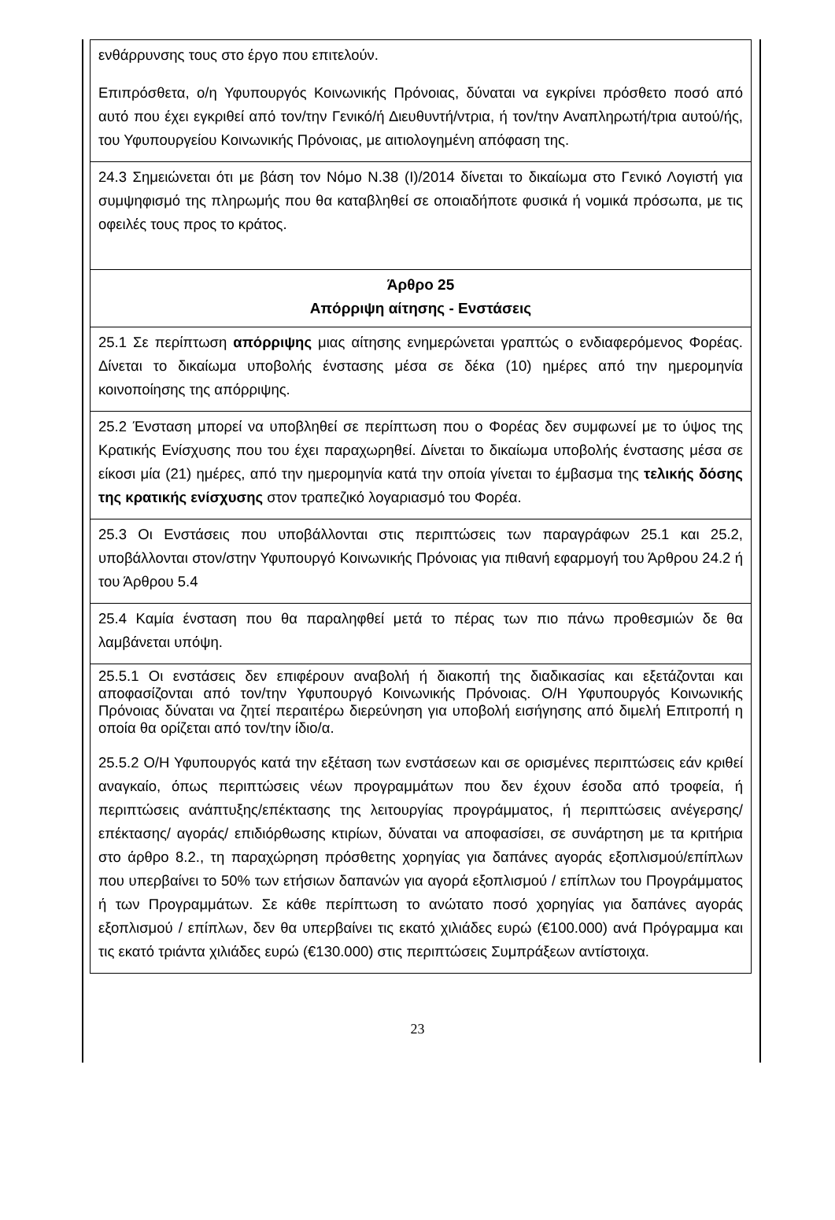| ενθάρρυνσης τους στο έργο που επιτελούν. Επιπρόσθετα, ο/η Υφυπουργός Κοινωνικής Πρόνοιας, δύναται να εγκρίνει πρόσθετο ποσό από αυτό που έχει εγκριθεί από τον/την Γενικό/ή Διευθυντή/ντρια, ή τον/την Αναπληρωτή/τρια αυτού/ής, του Υφυπουργείου Κοινωνικής Πρόνοιας, με αιτιολογημένη απόφαση της. |
| 24.3 Σημειώνεται ότι με βάση τον Νόμο Ν.38 (Ι)/2014 δίνεται το δικαίωμα στο Γενικό Λογιστή για συμψηφισμό της πληρωμής που θα καταβληθεί σε οποιαδήποτε φυσικά ή νομικά πρόσωπα, με τις οφειλές τους προς το κράτος. |
| Άρθρο 25 Απόρριψη αίτησης - Ενστάσεις |
| 25.1 Σε περίπτωση απόρριψης μιας αίτησης ενημερώνεται γραπτώς ο ενδιαφερόμενος Φορέας. Δίνεται το δικαίωμα υποβολής ένστασης μέσα σε δέκα (10) ημέρες από την ημερομηνία κοινοποίησης της απόρριψης. |
| 25.2 Ένσταση μπορεί να υποβληθεί σε περίπτωση που ο Φορέας δεν συμφωνεί με το ύψος της Κρατικής Ενίσχυσης που του έχει παραχωρηθεί. Δίνεται το δικαίωμα υποβολής ένστασης μέσα σε είκοσι μία (21) ημέρες, από την ημερομηνία κατά την οποία γίνεται το έμβασμα της τελικής δόσης της κρατικής ενίσχυσης στον τραπεζικό λογαριασμό του Φορέα. |
| 25.3 Οι Ενστάσεις που υποβάλλονται στις περιπτώσεις των παραγράφων 25.1 και 25.2, υποβάλλονται στον/στην Υφυπουργό Κοινωνικής Πρόνοιας για πιθανή εφαρμογή του Άρθρου 24.2 ή του Άρθρου 5.4 |
| 25.4 Καμία ένσταση που θα παραληφθεί μετά το πέρας των πιο πάνω προθεσμιών δε θα λαμβάνεται υπόψη. |
| 25.5.1 Οι ενστάσεις δεν επιφέρουν αναβολή ή διακοπή της διαδικασίας και εξετάζονται και αποφασίζονται από τον/την Υφυπουργό Κοινωνικής Πρόνοιας. Ο/Η Υφυπουργός Κοινωνικής Πρόνοιας δύναται να ζητεί περαιτέρω διερεύνηση για υποβολή εισήγησης από διμελή Επιτροπή η οποία θα ορίζεται από τον/την ίδιο/α. 25.5.2 Ο/Η Υφυπουργός κατά την εξέταση των ενστάσεων και σε ορισμένες περιπτώσεις εάν κριθεί αναγκαίο, όπως περιπτώσεις νέων προγραμμάτων που δεν έχουν έσοδα από τροφεία, ή περιπτώσεις ανάπτυξης/επέκτασης της λειτουργίας προγράμματος, ή περιπτώσεις ανέγερσης/ επέκτασης/ αγοράς/ επιδιόρθωσης κτιρίων, δύναται να αποφασίσει, σε συνάρτηση με τα κριτήρια στο άρθρο 8.2., τη παραχώρηση πρόσθετης χορηγίας για δαπάνες αγοράς εξοπλισμού/επίπλων που υπερβαίνει το 50% των ετήσιων δαπανών για αγορά εξοπλισμού / επίπλων του Προγράμματος ή των Προγραμμάτων. Σε κάθε περίπτωση το ανώτατο ποσό χορηγίας για δαπάνες αγοράς εξοπλισμού / επίπλων, δεν θα υπερβαίνει τις εκατό χιλιάδες ευρώ (€100.000) ανά Πρόγραμμα και τις εκατό τριάντα χιλιάδες ευρώ (€130.000) στις περιπτώσεις Συμπράξεων αντίστοιχα. |
23